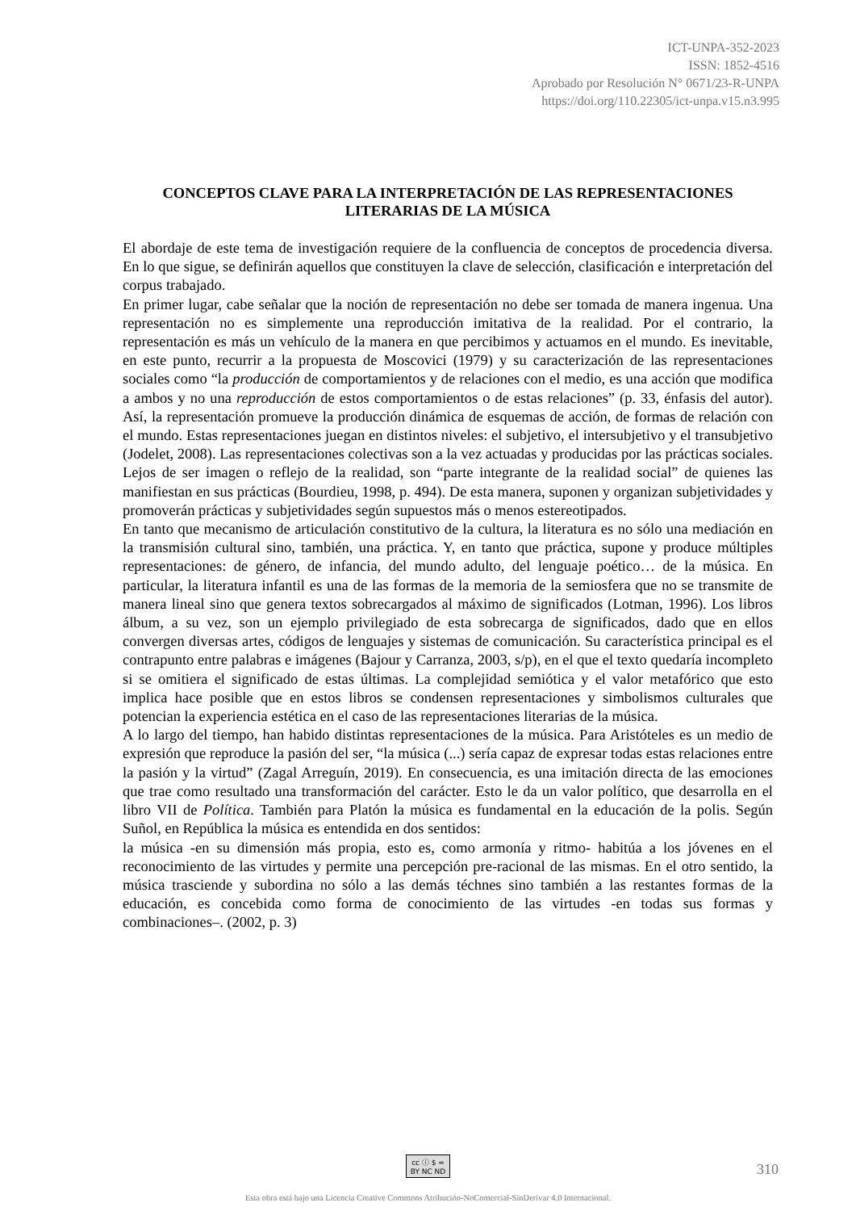ICT-UNPA-352-2023
ISSN: 1852-4516
Aprobado por Resolución N° 0671/23-R-UNPA
https://doi.org/110.22305/ict-unpa.v15.n3.995
CONCEPTOS CLAVE PARA LA INTERPRETACIÓN DE LAS REPRESENTACIONES LITERARIAS DE LA MÚSICA
El abordaje de este tema de investigación requiere de la confluencia de conceptos de procedencia diversa. En lo que sigue, se definirán aquellos que constituyen la clave de selección, clasificación e interpretación del corpus trabajado.
En primer lugar, cabe señalar que la noción de representación no debe ser tomada de manera ingenua. Una representación no es simplemente una reproducción imitativa de la realidad. Por el contrario, la representación es más un vehículo de la manera en que percibimos y actuamos en el mundo. Es inevitable, en este punto, recurrir a la propuesta de Moscovici (1979) y su caracterización de las representaciones sociales como “la producción de comportamientos y de relaciones con el medio, es una acción que modifica a ambos y no una reproducción de estos comportamientos o de estas relaciones” (p. 33, énfasis del autor). Así, la representación promueve la producción dinámica de esquemas de acción, de formas de relación con el mundo. Estas representaciones juegan en distintos niveles: el subjetivo, el intersubjetivo y el transubjetivo (Jodelet, 2008). Las representaciones colectivas son a la vez actuadas y producidas por las prácticas sociales. Lejos de ser imagen o reflejo de la realidad, son “parte integrante de la realidad social” de quienes las manifiestan en sus prácticas (Bourdieu, 1998, p. 494). De esta manera, suponen y organizan subjetividades y promoverán prácticas y subjetividades según supuestos más o menos estereotipados.
En tanto que mecanismo de articulación constitutivo de la cultura, la literatura es no sólo una mediación en la transmisión cultural sino, también, una práctica. Y, en tanto que práctica, supone y produce múltiples representaciones: de género, de infancia, del mundo adulto, del lenguaje poético… de la música. En particular, la literatura infantil es una de las formas de la memoria de la semiosfera que no se transmite de manera lineal sino que genera textos sobrecargados al máximo de significados (Lotman, 1996). Los libros álbum, a su vez, son un ejemplo privilegiado de esta sobrecarga de significados, dado que en ellos convergen diversas artes, códigos de lenguajes y sistemas de comunicación. Su característica principal es el contrapunto entre palabras e imágenes (Bajour y Carranza, 2003, s/p), en el que el texto quedaría incompleto si se omitiera el significado de estas últimas. La complejidad semiótica y el valor metafórico que esto implica hace posible que en estos libros se condensen representaciones y simbolismos culturales que potencian la experiencia estética en el caso de las representaciones literarias de la música.
A lo largo del tiempo, han habido distintas representaciones de la música. Para Aristóteles es un medio de expresión que reproduce la pasión del ser, “la música (...) sería capaz de expresar todas estas relaciones entre la pasión y la virtud” (Zagal Arreguín, 2019). En consecuencia, es una imitación directa de las emociones que trae como resultado una transformación del carácter. Esto le da un valor político, que desarrolla en el libro VII de Política. También para Platón la música es fundamental en la educación de la polis. Según Suñol, en República la música es entendida en dos sentidos:
la música -en su dimensión más propia, esto es, como armonía y ritmo- habitúa a los jóvenes en el reconocimiento de las virtudes y permite una percepción pre-racional de las mismas. En el otro sentido, la música trasciende y subordina no sólo a las demás téchnes sino también a las restantes formas de la educación, es concebida como forma de conocimiento de las virtudes -en todas sus formas y combinaciones–. (2002, p. 3)
cc ⓘ $ =
BY NC ND
310
Esta obra está bajo una Licencia Creative Commons Atribución-NoComercial-SinDerivar 4.0 Internacional.